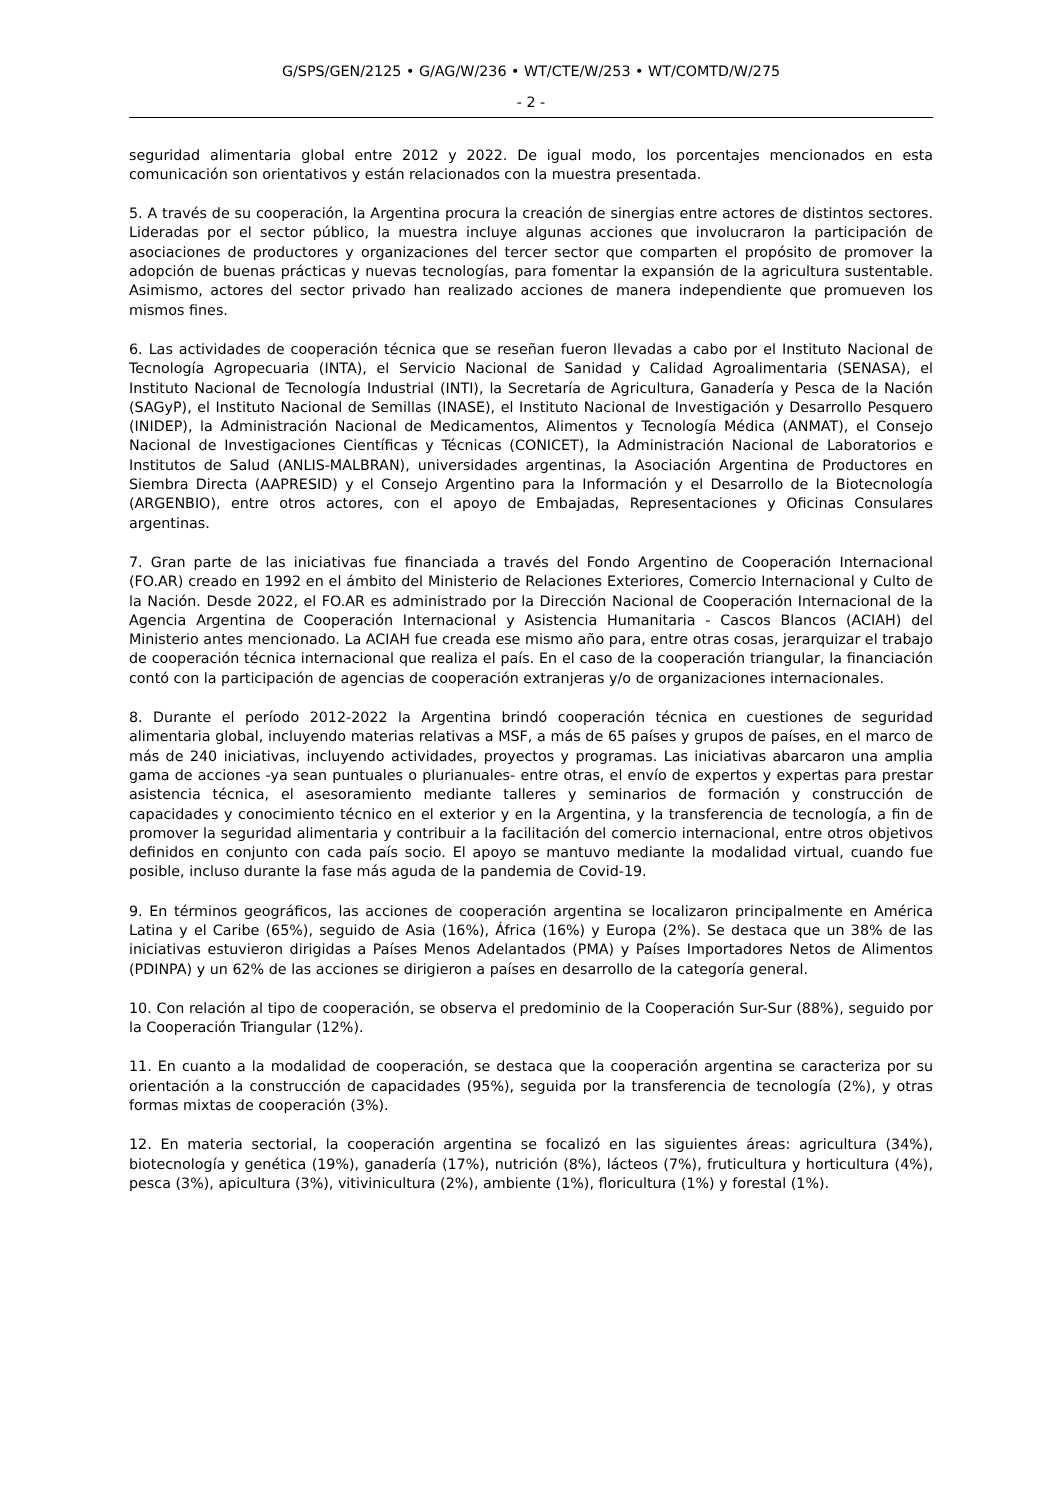G/SPS/GEN/2125 • G/AG/W/236 • WT/CTE/W/253 • WT/COMTD/W/275
- 2 -
seguridad alimentaria global entre 2012 y 2022. De igual modo, los porcentajes mencionados en esta comunicación son orientativos y están relacionados con la muestra presentada.
5. A través de su cooperación, la Argentina procura la creación de sinergias entre actores de distintos sectores. Lideradas por el sector público, la muestra incluye algunas acciones que involucraron la participación de asociaciones de productores y organizaciones del tercer sector que comparten el propósito de promover la adopción de buenas prácticas y nuevas tecnologías, para fomentar la expansión de la agricultura sustentable. Asimismo, actores del sector privado han realizado acciones de manera independiente que promueven los mismos fines.
6. Las actividades de cooperación técnica que se reseñan fueron llevadas a cabo por el Instituto Nacional de Tecnología Agropecuaria (INTA), el Servicio Nacional de Sanidad y Calidad Agroalimentaria (SENASA), el Instituto Nacional de Tecnología Industrial (INTI), la Secretaría de Agricultura, Ganadería y Pesca de la Nación (SAGyP), el Instituto Nacional de Semillas (INASE), el Instituto Nacional de Investigación y Desarrollo Pesquero (INIDEP), la Administración Nacional de Medicamentos, Alimentos y Tecnología Médica (ANMAT), el Consejo Nacional de Investigaciones Científicas y Técnicas (CONICET), la Administración Nacional de Laboratorios e Institutos de Salud (ANLIS-MALBRAN), universidades argentinas, la Asociación Argentina de Productores en Siembra Directa (AAPRESID) y el Consejo Argentino para la Información y el Desarrollo de la Biotecnología (ARGENBIO), entre otros actores, con el apoyo de Embajadas, Representaciones y Oficinas Consulares argentinas.
7. Gran parte de las iniciativas fue financiada a través del Fondo Argentino de Cooperación Internacional (FO.AR) creado en 1992 en el ámbito del Ministerio de Relaciones Exteriores, Comercio Internacional y Culto de la Nación. Desde 2022, el FO.AR es administrado por la Dirección Nacional de Cooperación Internacional de la Agencia Argentina de Cooperación Internacional y Asistencia Humanitaria - Cascos Blancos (ACIAH) del Ministerio antes mencionado. La ACIAH fue creada ese mismo año para, entre otras cosas, jerarquizar el trabajo de cooperación técnica internacional que realiza el país. En el caso de la cooperación triangular, la financiación contó con la participación de agencias de cooperación extranjeras y/o de organizaciones internacionales.
8. Durante el período 2012-2022 la Argentina brindó cooperación técnica en cuestiones de seguridad alimentaria global, incluyendo materias relativas a MSF, a más de 65 países y grupos de países, en el marco de más de 240 iniciativas, incluyendo actividades, proyectos y programas. Las iniciativas abarcaron una amplia gama de acciones -ya sean puntuales o plurianuales- entre otras, el envío de expertos y expertas para prestar asistencia técnica, el asesoramiento mediante talleres y seminarios de formación y construcción de capacidades y conocimiento técnico en el exterior y en la Argentina, y la transferencia de tecnología, a fin de promover la seguridad alimentaria y contribuir a la facilitación del comercio internacional, entre otros objetivos definidos en conjunto con cada país socio. El apoyo se mantuvo mediante la modalidad virtual, cuando fue posible, incluso durante la fase más aguda de la pandemia de Covid-19.
9. En términos geográficos, las acciones de cooperación argentina se localizaron principalmente en América Latina y el Caribe (65%), seguido de Asia (16%), África (16%) y Europa (2%). Se destaca que un 38% de las iniciativas estuvieron dirigidas a Países Menos Adelantados (PMA) y Países Importadores Netos de Alimentos (PDINPA) y un 62% de las acciones se dirigieron a países en desarrollo de la categoría general.
10. Con relación al tipo de cooperación, se observa el predominio de la Cooperación Sur-Sur (88%), seguido por la Cooperación Triangular (12%).
11. En cuanto a la modalidad de cooperación, se destaca que la cooperación argentina se caracteriza por su orientación a la construcción de capacidades (95%), seguida por la transferencia de tecnología (2%), y otras formas mixtas de cooperación (3%).
12. En materia sectorial, la cooperación argentina se focalizó en las siguientes áreas: agricultura (34%), biotecnología y genética (19%), ganadería (17%), nutrición (8%), lácteos (7%), fruticultura y horticultura (4%), pesca (3%), apicultura (3%), vitivinicultura (2%), ambiente (1%), floricultura (1%) y forestal (1%).